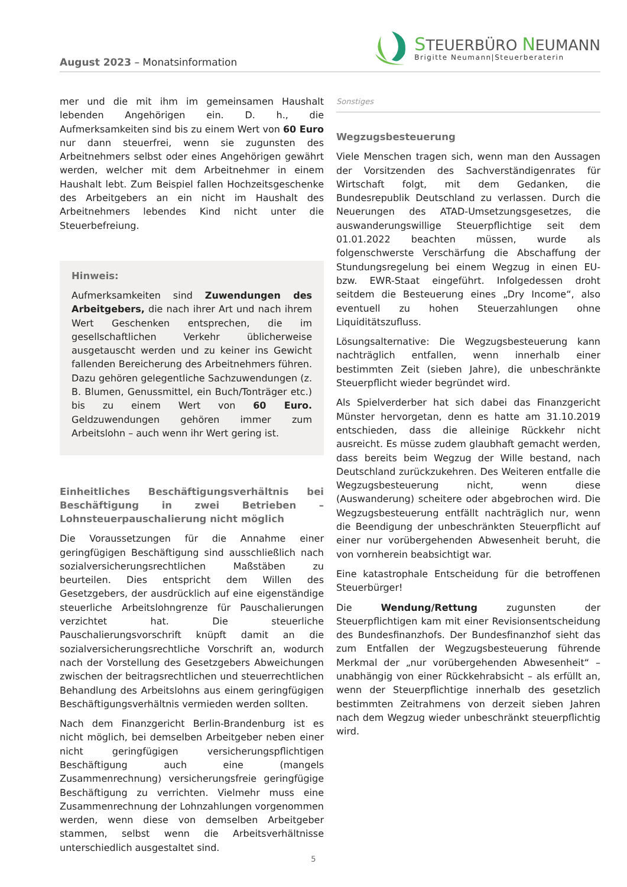August 2023 – Monatsinformation
STEUERBÜRO NEUMANN
Brigitte Neumann|Steuerberaterin
mer und die mit ihm im gemeinsamen Haushalt lebenden Angehörigen ein. D. h., die Aufmerksamkeiten sind bis zu einem Wert von 60 Euro nur dann steuerfrei, wenn sie zugunsten des Arbeitnehmers selbst oder eines Angehörigen gewährt werden, welcher mit dem Arbeitnehmer in einem Haushalt lebt. Zum Beispiel fallen Hochzeitsgeschenke des Arbeitgebers an ein nicht im Haushalt des Arbeitnehmers lebendes Kind nicht unter die Steuerbefreiung.
Hinweis:
Aufmerksamkeiten sind Zuwendungen des Arbeitgebers, die nach ihrer Art und nach ihrem Wert Geschenken entsprechen, die im gesellschaftlichen Verkehr üblicherweise ausgetauscht werden und zu keiner ins Gewicht fallenden Bereicherung des Arbeitnehmers führen. Dazu gehören gelegentliche Sachzuwendungen (z. B. Blumen, Genussmittel, ein Buch/Tonträger etc.) bis zu einem Wert von 60 Euro. Geldzuwendungen gehören immer zum Arbeitslohn – auch wenn ihr Wert gering ist.
Einheitliches Beschäftigungsverhältnis bei Beschäftigung in zwei Betrieben – Lohnsteuerpauschalierung nicht möglich
Die Voraussetzungen für die Annahme einer geringfügigen Beschäftigung sind ausschließlich nach sozialversicherungsrechtlichen Maßstäben zu beurteilen. Dies entspricht dem Willen des Gesetzgebers, der ausdrücklich auf eine eigenständige steuerliche Arbeitslohngrenze für Pauschalierungen verzichtet hat. Die steuerliche Pauschalierungsvorschrift knüpft damit an die sozialversicherungsrechtliche Vorschrift an, wodurch nach der Vorstellung des Gesetzgebers Abweichungen zwischen der beitragsrechtlichen und steuerrechtlichen Behandlung des Arbeitslohns aus einem geringfügigen Beschäftigungsverhältnis vermieden werden sollten.
Nach dem Finanzgericht Berlin-Brandenburg ist es nicht möglich, bei demselben Arbeitgeber neben einer nicht geringfügigen versicherungspflichtigen Beschäftigung auch eine (mangels Zusammenrechnung) versicherungsfreie geringfügige Beschäftigung zu verrichten. Vielmehr muss eine Zusammenrechnung der Lohnzahlungen vorgenommen werden, wenn diese von demselben Arbeitgeber stammen, selbst wenn die Arbeitsverhältnisse unterschiedlich ausgestaltet sind.
Sonstiges
Wegzugsbesteuerung
Viele Menschen tragen sich, wenn man den Aussagen der Vorsitzenden des Sachverständigenrates für Wirtschaft folgt, mit dem Gedanken, die Bundesrepublik Deutschland zu verlassen. Durch die Neuerungen des ATAD-Umsetzungsgesetzes, die auswanderungswillige Steuerpflichtige seit dem 01.01.2022 beachten müssen, wurde als folgenschwerste Verschärfung die Abschaffung der Stundungsregelung bei einem Wegzug in einen EU- bzw. EWR-Staat eingeführt. Infolgedessen droht seitdem die Besteuerung eines „Dry Income“, also eventuell zu hohen Steuerzahlungen ohne Liquiditätszufluss.
Lösungsalternative: Die Wegzugsbesteuerung kann nachträglich entfallen, wenn innerhalb einer bestimmten Zeit (sieben Jahre), die unbeschränkte Steuerpflicht wieder begründet wird.
Als Spielverderber hat sich dabei das Finanzgericht Münster hervorgetan, denn es hatte am 31.10.2019 entschieden, dass die alleinige Rückkehr nicht ausreicht. Es müsse zudem glaubhaft gemacht werden, dass bereits beim Wegzug der Wille bestand, nach Deutschland zurückzukehren. Des Weiteren entfalle die Wegzugsbesteuerung nicht, wenn diese (Auswanderung) scheitere oder abgebrochen wird. Die Wegzugsbesteuerung entfällt nachträglich nur, wenn die Beendigung der unbeschränkten Steuerpflicht auf einer nur vorübergehenden Abwesenheit beruht, die von vornherein beabsichtigt war.
Eine katastrophale Entscheidung für die betroffenen Steuerbürger!
Die Wendung/Rettung zugunsten der Steuerpflichtigen kam mit einer Revisionsentscheidung des Bundesfinanzhofs. Der Bundesfinanzhof sieht das zum Entfallen der Wegzugsbesteuerung führende Merkmal der „nur vorübergehenden Abwesenheit“ – unabhängig von einer Rückkehrabsicht – als erfüllt an, wenn der Steuerpflichtige innerhalb des gesetzlich bestimmten Zeitrahmens von derzeit sieben Jahren nach dem Wegzug wieder unbeschränkt steuerpflichtig wird.
5